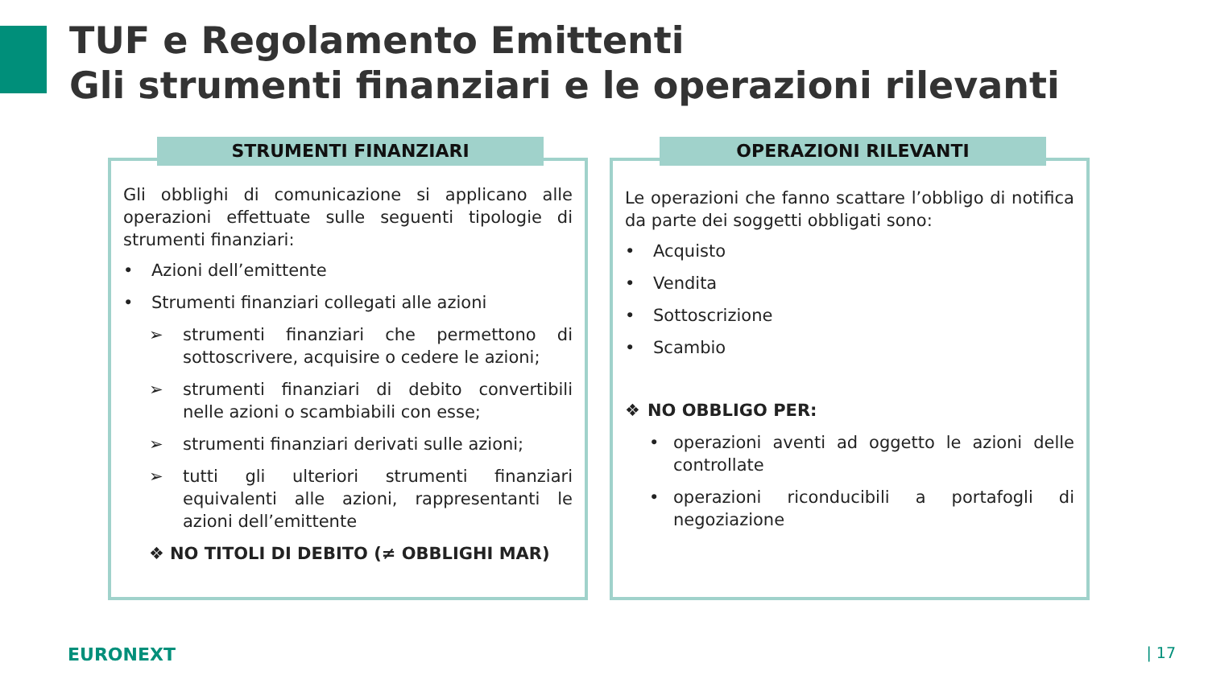TUF e Regolamento Emittenti
Gli strumenti finanziari e le operazioni rilevanti
STRUMENTI FINANZIARI
Gli obblighi di comunicazione si applicano alle operazioni effettuate sulle seguenti tipologie di strumenti finanziari:
• Azioni dell’emittente
• Strumenti finanziari collegati alle azioni
➢ strumenti finanziari che permettono di sottoscrivere, acquisire o cedere le azioni;
➢ strumenti finanziari di debito convertibili nelle azioni o scambiabili con esse;
➢ strumenti finanziari derivati sulle azioni;
➢ tutti gli ulteriori strumenti finanziari equivalenti alle azioni, rappresentanti le azioni dell’emittente
❖ NO TITOLI DI DEBITO (≠ OBBLIGHI MAR)
OPERAZIONI RILEVANTI
Le operazioni che fanno scattare l’obbligo di notifica da parte dei soggetti obbligati sono:
• Acquisto
• Vendita
• Sottoscrizione
• Scambio
❖ NO OBBLIGO PER:
• operazioni aventi ad oggetto le azioni delle controllate
• operazioni riconducibili a portafogli di negoziazione
EURONEXT | 17